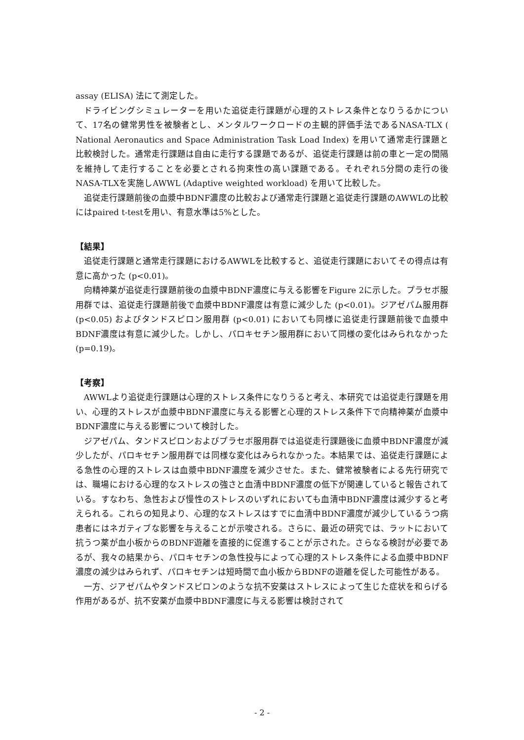assay (ELISA) 法にて測定した。
ドライビングシミュレーターを用いた追従走行課題が心理的ストレス条件となりうるかについて、17名の健常男性を被験者とし、メンタルワークロードの主観的評価手法であるNASA-TLX ( National Aeronautics and Space Administration Task Load Index) を用いて通常走行課題と比較検討した。通常走行課題は自由に走行する課題であるが、追従走行課題は前の車と一定の間隔を維持して走行することを必要とされる拘束性の高い課題である。それぞれ5分間の走行の後NASA-TLXを実施しAWWL (Adaptive weighted workload) を用いて比較した。
追従走行課題前後の血漿中BDNF濃度の比較および通常走行課題と追従走行課題のAWWLの比較にはpaired t-testを用い、有意水準は5%とした。
【結果】
追従走行課題と通常走行課題におけるAWWLを比較すると、追従走行課題においてその得点は有意に高かった (p<0.01)。
向精神薬が追従走行課題前後の血漿中BDNF濃度に与える影響をFigure 2に示した。プラセボ服用群では、追従走行課題前後で血漿中BDNF濃度は有意に減少した (p<0.01)。ジアゼパム服用群 (p<0.05) およびタンドスピロン服用群 (p<0.01) においても同様に追従走行課題前後で血漿中BDNF濃度は有意に減少した。しかし、パロキセチン服用群において同様の変化はみられなかった (p=0.19)。
【考察】
AWWLより追従走行課題は心理的ストレス条件になりうると考え、本研究では追従走行課題を用い、心理的ストレスが血漿中BDNF濃度に与える影響と心理的ストレス条件下で向精神薬が血漿中BDNF濃度に与える影響について検討した。
ジアゼパム、タンドスピロンおよびプラセボ服用群では追従走行課題後に血漿中BDNF濃度が減少したが、パロキセチン服用群では同様な変化はみられなかった。本結果では、追従走行課題による急性の心理的ストレスは血漿中BDNF濃度を減少させた。また、健常被験者による先行研究では、職場における心理的なストレスの強さと血清中BDNF濃度の低下が関連していると報告されている。すなわち、急性および慢性のストレスのいずれにおいても血清中BDNF濃度は減少すると考えられる。これらの知見より、心理的なストレスはすでに血清中BDNF濃度が減少しているうつ病患者にはネガティブな影響を与えることが示唆される。さらに、最近の研究では、ラットにおいて抗うつ薬が血小板からのBDNF遊離を直接的に促進することが示された。さらなる検討が必要であるが、我々の結果から、パロキセチンの急性投与によって心理的ストレス条件による血漿中BDNF濃度の減少はみられず、パロキセチンは短時間で血小板からBDNFの遊離を促した可能性がある。
一方、ジアゼパムやタンドスピロンのような抗不安薬はストレスによって生じた症状を和らげる作用があるが、抗不安薬が血漿中BDNF濃度に与える影響は検討されて
- 2 -